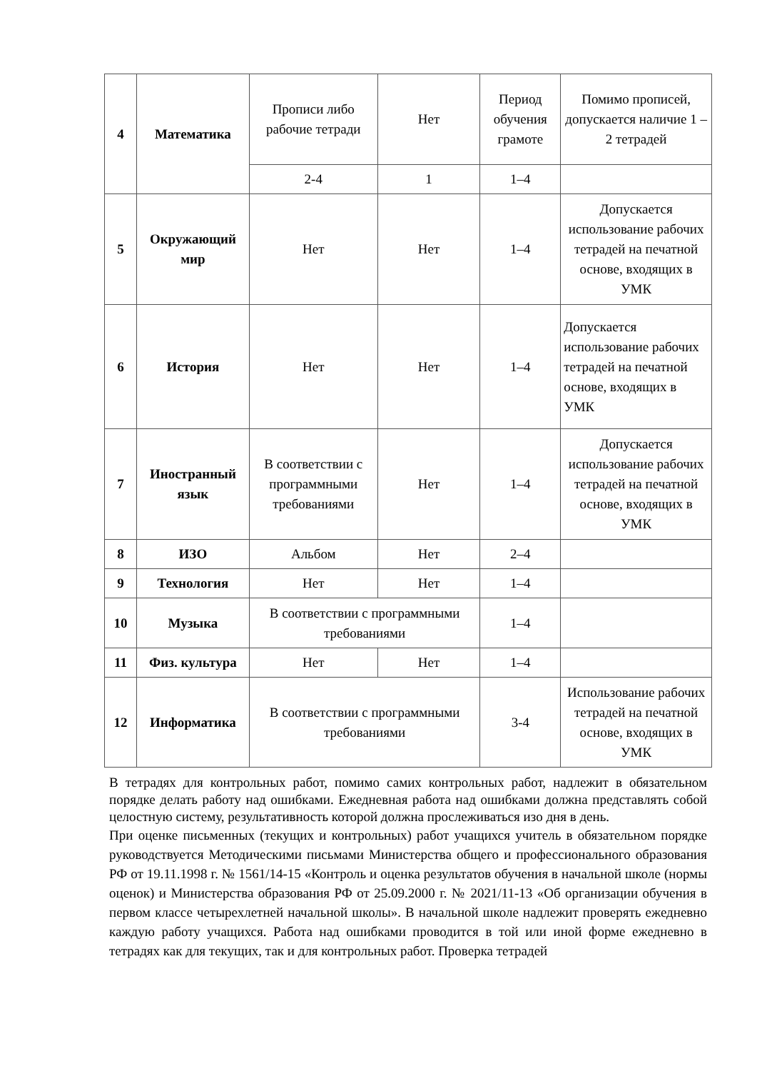| 4 | Математика | Прописи либо рабочие тетради | Нет | Период обучения грамоте | Помимо прописей, допускается наличие 1 – 2 тетрадей |
| | | 2-4 | 1 | 1–4 | |
| 5 | Окружающий мир | Нет | Нет | 1–4 | Допускается использование рабочих тетрадей на печатной основе, входящих в УМК |
| 6 | История | Нет | Нет | 1–4 | Допускается использование рабочих тетрадей на печатной основе, входящих в УМК |
| 7 | Иностранный язык | В соответствии с программными требованиями | Нет | 1–4 | Допускается использование рабочих тетрадей на печатной основе, входящих в УМК |
| 8 | ИЗО | Альбом | Нет | 2–4 | |
| 9 | Технология | Нет | Нет | 1–4 | |
| 10 | Музыка | В соответствии с программными требованиями | | 1–4 | |
| 11 | Физ. культура | Нет | Нет | 1–4 | |
| 12 | Информатика | В соответствии с программными требованиями | | 3-4 | Использование рабочих тетрадей на печатной основе, входящих в УМК |
В тетрадях для контрольных работ, помимо самих контрольных работ, надлежит в обязательном порядке делать работу над ошибками. Ежедневная работа над ошибками должна представлять собой целостную систему, результативность которой должна прослеживаться изо дня в день.
При оценке письменных (текущих и контрольных) работ учащихся учитель в обязательном порядке руководствуется Методическими письмами Министерства общего и профессионального образования РФ от 19.11.1998 г. № 1561/14-15 «Контроль и оценка результатов обучения в начальной школе (нормы оценок) и Министерства образования РФ от 25.09.2000 г. № 2021/11-13 «Об организации обучения в первом классе четырехлетней начальной школы». В начальной школе надлежит проверять ежедневно каждую работу учащихся. Работа над ошибками проводится в той или иной форме ежедневно в тетрадях как для текущих, так и для контрольных работ. Проверка тетрадей